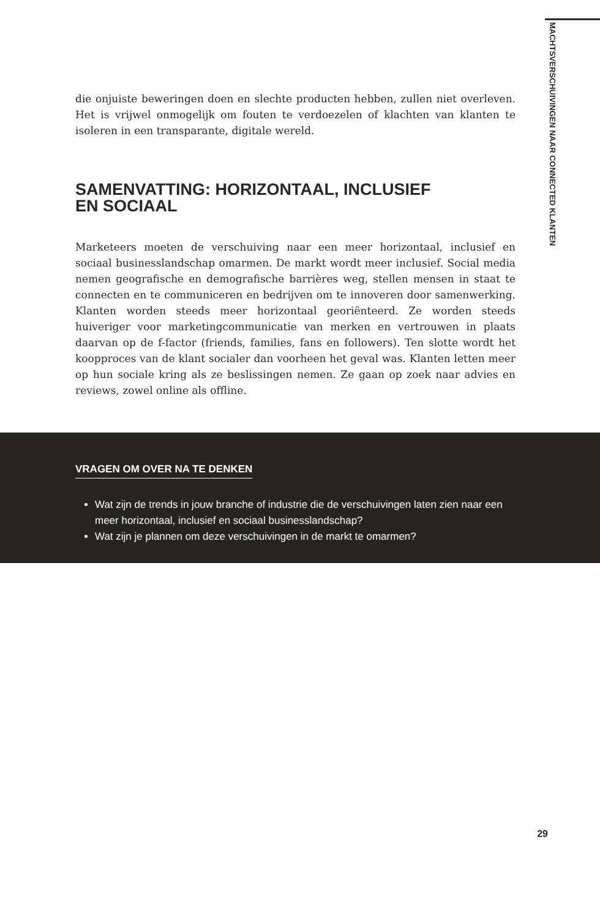MACHTSVERSCHUIVINGEN NAAR CONNECTED KLANTEN
die onjuiste beweringen doen en slechte producten hebben, zullen niet overleven. Het is vrijwel onmogelijk om fouten te verdoezelen of klachten van klanten te isoleren in een transparante, digitale wereld.
SAMENVATTING: HORIZONTAAL, INCLUSIEF
EN SOCIAAL
Marketeers moeten de verschuiving naar een meer horizontaal, inclusief en sociaal businesslandschap omarmen. De markt wordt meer inclusief. Social media nemen geografische en demografische barrières weg, stellen mensen in staat te connecten en te communiceren en bedrijven om te innoveren door samenwerking. Klanten worden steeds meer horizontaal georiënteerd. Ze worden steeds huiveriger voor marketingcommunicatie van merken en vertrouwen in plaats daarvan op de f-factor (friends, families, fans en followers). Ten slotte wordt het koopproces van de klant socialer dan voorheen het geval was. Klanten letten meer op hun sociale kring als ze beslissingen nemen. Ze gaan op zoek naar advies en reviews, zowel online als offline.
VRAGEN OM OVER NA TE DENKEN
Wat zijn de trends in jouw branche of industrie die de verschuivingen laten zien naar een meer horizontaal, inclusief en sociaal businesslandschap?
Wat zijn je plannen om deze verschuivingen in de markt te omarmen?
29